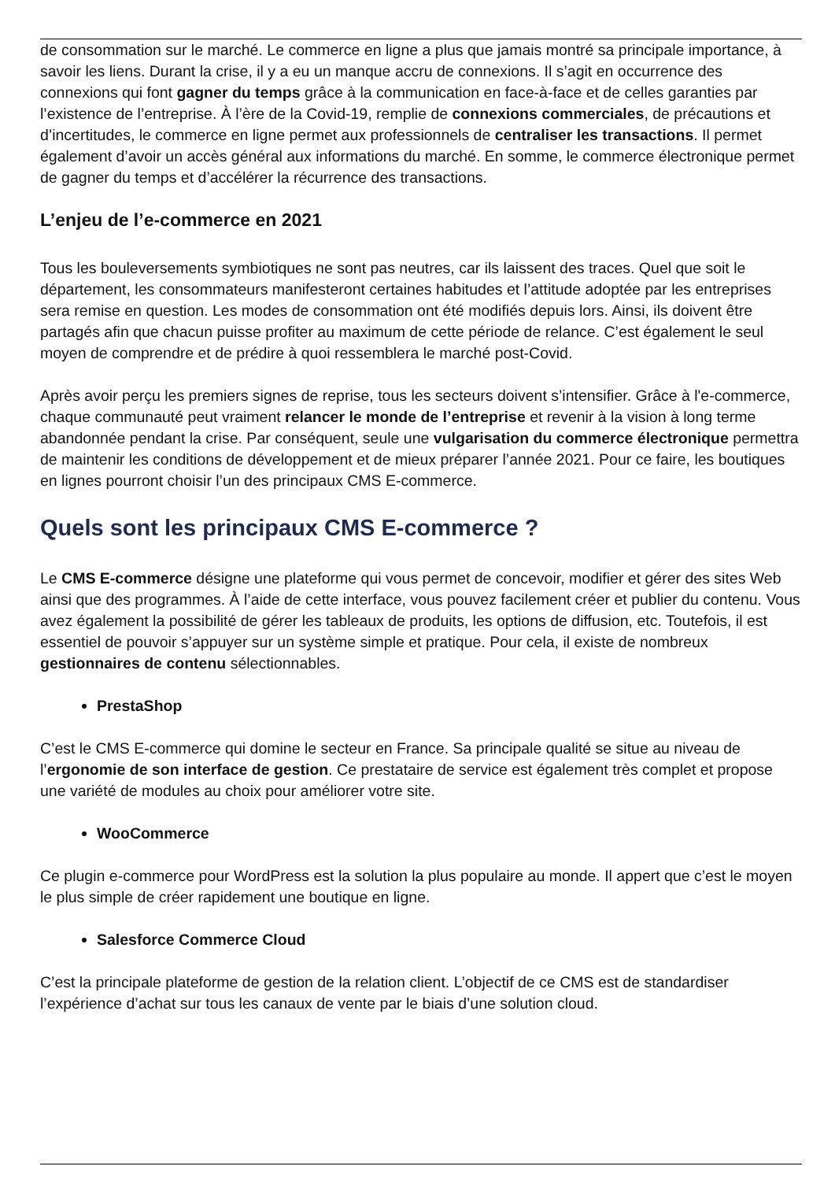de consommation sur le marché. Le commerce en ligne a plus que jamais montré sa principale importance, à savoir les liens. Durant la crise, il y a eu un manque accru de connexions. Il s’agit en occurrence des connexions qui font gagner du temps grâce à la communication en face-à-face et de celles garanties par l’existence de l’entreprise. À l’ère de la Covid-19, remplie de connexions commerciales, de précautions et d’incertitudes, le commerce en ligne permet aux professionnels de centraliser les transactions. Il permet également d’avoir un accès général aux informations du marché. En somme, le commerce électronique permet de gagner du temps et d’accélérer la récurrence des transactions.
L’enjeu de l’e-commerce en 2021
Tous les bouleversements symbiotiques ne sont pas neutres, car ils laissent des traces. Quel que soit le département, les consommateurs manifesteront certaines habitudes et l’attitude adoptée par les entreprises sera remise en question. Les modes de consommation ont été modifiés depuis lors. Ainsi, ils doivent être partagés afin que chacun puisse profiter au maximum de cette période de relance. C’est également le seul moyen de comprendre et de prédire à quoi ressemblera le marché post-Covid.
Après avoir perçu les premiers signes de reprise, tous les secteurs doivent s’intensifier. Grâce à l'e-commerce, chaque communauté peut vraiment relancer le monde de l’entreprise et revenir à la vision à long terme abandonnée pendant la crise. Par conséquent, seule une vulgarisation du commerce électronique permettra de maintenir les conditions de développement et de mieux préparer l’année 2021. Pour ce faire, les boutiques en lignes pourront choisir l’un des principaux CMS E-commerce.
Quels sont les principaux CMS E-commerce ?
Le CMS E-commerce désigne une plateforme qui vous permet de concevoir, modifier et gérer des sites Web ainsi que des programmes. À l’aide de cette interface, vous pouvez facilement créer et publier du contenu. Vous avez également la possibilité de gérer les tableaux de produits, les options de diffusion, etc. Toutefois, il est essentiel de pouvoir s’appuyer sur un système simple et pratique. Pour cela, il existe de nombreux gestionnaires de contenu sélectionnables.
PrestaShop
C’est le CMS E-commerce qui domine le secteur en France. Sa principale qualité se situe au niveau de l’ergonomie de son interface de gestion. Ce prestataire de service est également très complet et propose une variété de modules au choix pour améliorer votre site.
WooCommerce
Ce plugin e-commerce pour WordPress est la solution la plus populaire au monde. Il appert que c’est le moyen le plus simple de créer rapidement une boutique en ligne.
Salesforce Commerce Cloud
C’est la principale plateforme de gestion de la relation client. L’objectif de ce CMS est de standardiser l’expérience d’achat sur tous les canaux de vente par le biais d’une solution cloud.